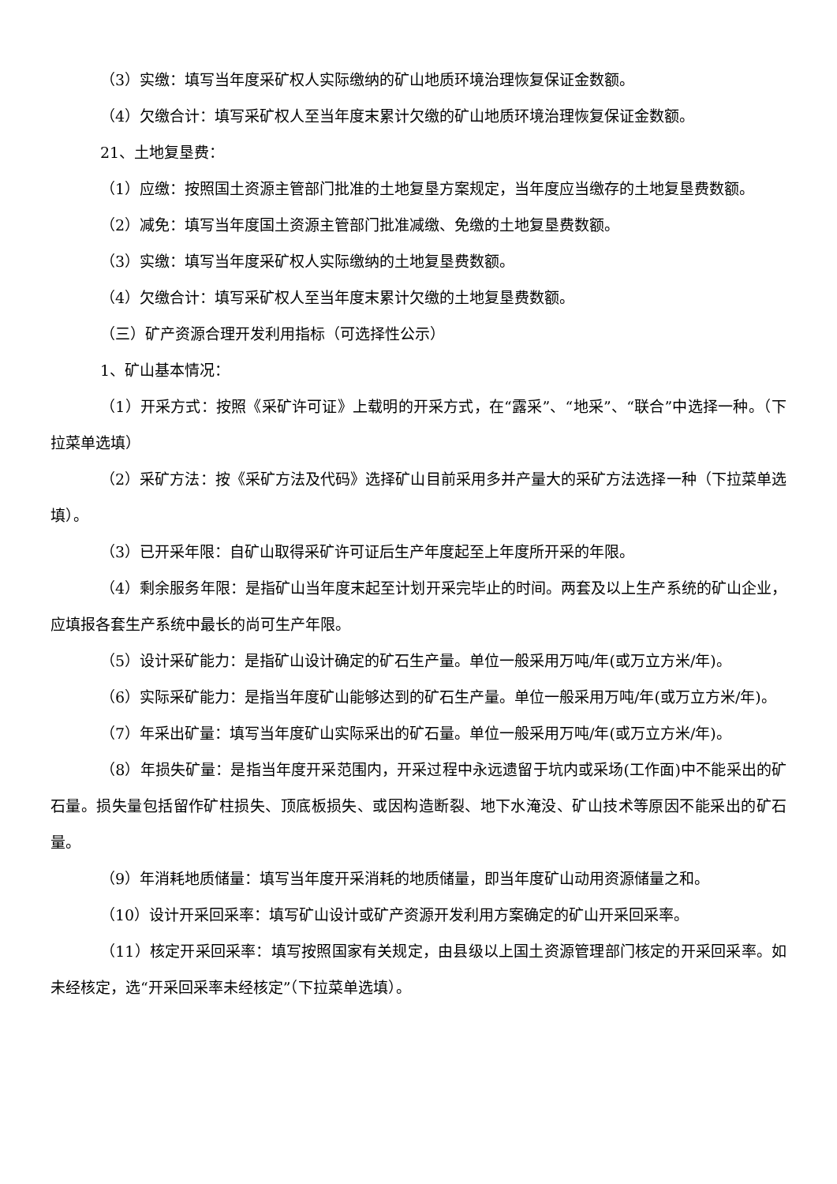（3）实缴：填写当年度采矿权人实际缴纳的矿山地质环境治理恢复保证金数额。
（4）欠缴合计：填写采矿权人至当年度末累计欠缴的矿山地质环境治理恢复保证金数额。
21、土地复垦费：
（1）应缴：按照国土资源主管部门批准的土地复垦方案规定，当年度应当缴存的土地复垦费数额。
（2）减免：填写当年度国土资源主管部门批准减缴、免缴的土地复垦费数额。
（3）实缴：填写当年度采矿权人实际缴纳的土地复垦费数额。
（4）欠缴合计：填写采矿权人至当年度末累计欠缴的土地复垦费数额。
（三）矿产资源合理开发利用指标（可选择性公示）
1、矿山基本情况：
（1）开采方式：按照《采矿许可证》上载明的开采方式，在“露采”、“地采”、“联合”中选择一种。（下拉菜单选填）
（2）采矿方法：按《采矿方法及代码》选择矿山目前采用多并产量大的采矿方法选择一种（下拉菜单选填）。
（3）已开采年限：自矿山取得采矿许可证后生产年度起至上年度所开采的年限。
（4）剩余服务年限：是指矿山当年度末起至计划开采完毕止的时间。两套及以上生产系统的矿山企业，应填报各套生产系统中最长的尚可生产年限。
（5）设计采矿能力：是指矿山设计确定的矿石生产量。单位一般采用万吨/年(或万立方米/年)。
（6）实际采矿能力：是指当年度矿山能够达到的矿石生产量。单位一般采用万吨/年(或万立方米/年)。
（7）年采出矿量：填写当年度矿山实际采出的矿石量。单位一般采用万吨/年(或万立方米/年)。
（8）年损失矿量：是指当年度开采范围内，开采过程中永远遗留于坑内或采场(工作面)中不能采出的矿石量。损失量包括留作矿柱损失、顶底板损失、或因构造断裂、地下水淹没、矿山技术等原因不能采出的矿石量。
（9）年消耗地质储量：填写当年度开采消耗的地质储量，即当年度矿山动用资源储量之和。
（10）设计开采回采率：填写矿山设计或矿产资源开发利用方案确定的矿山开采回采率。
（11）核定开采回采率：填写按照国家有关规定，由县级以上国土资源管理部门核定的开采回采率。如未经核定，选“开采回采率未经核定”（下拉菜单选填）。